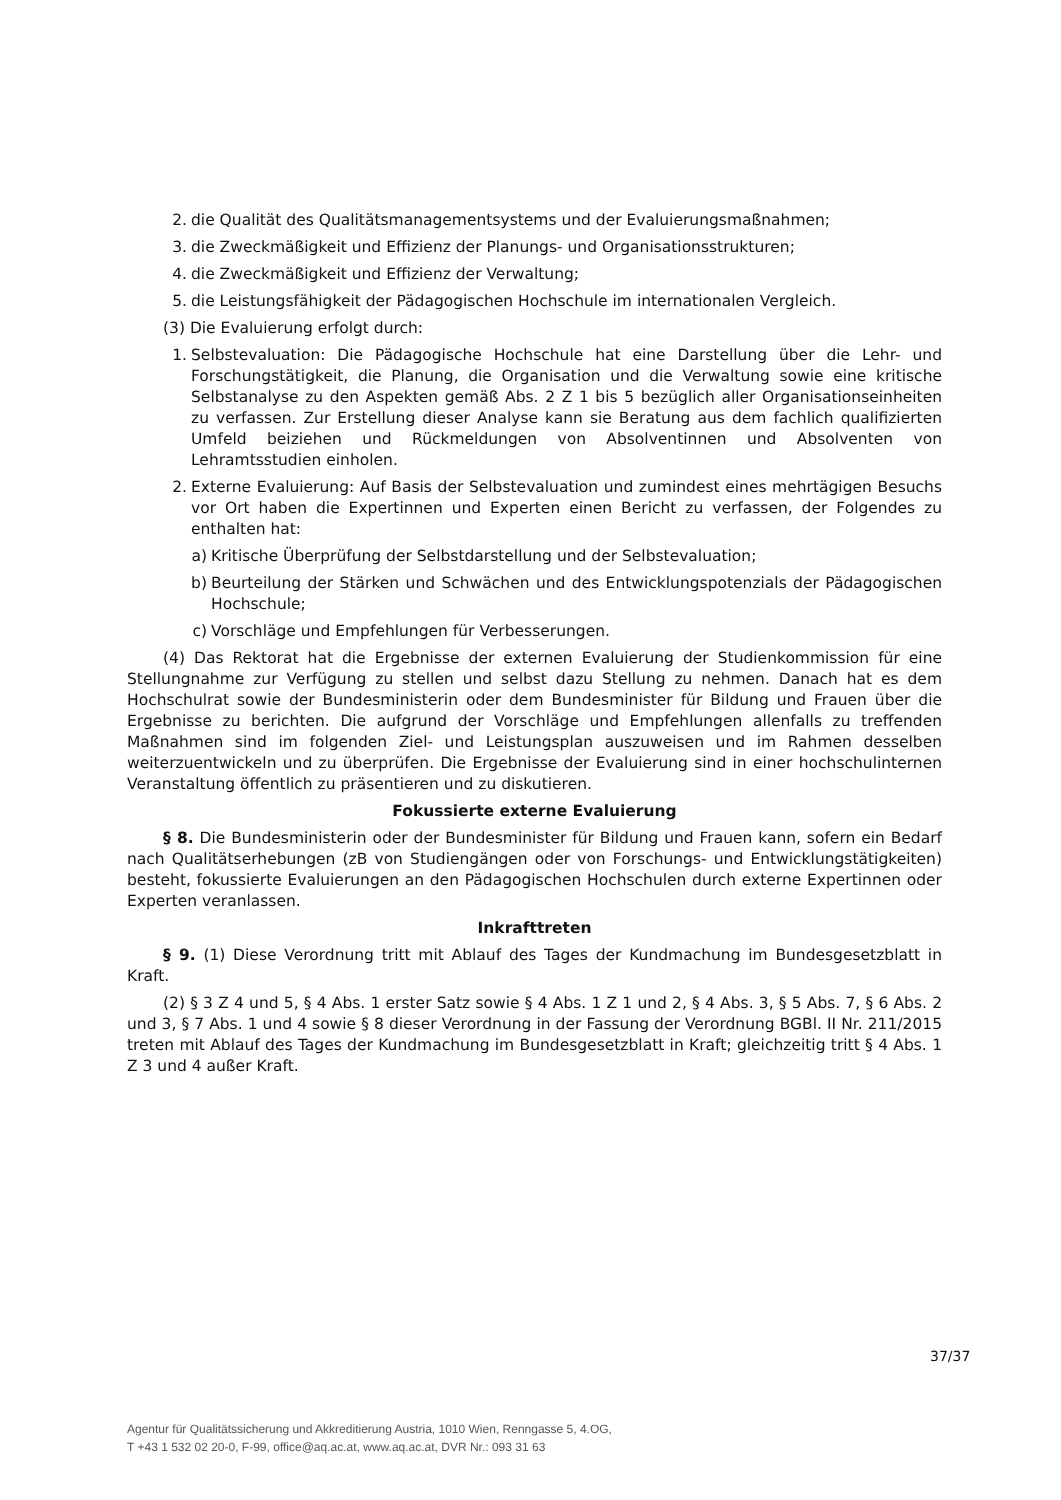2. die Qualität des Qualitätsmanagementsystems und der Evaluierungsmaßnahmen;
3. die Zweckmäßigkeit und Effizienz der Planungs- und Organisationsstrukturen;
4. die Zweckmäßigkeit und Effizienz der Verwaltung;
5. die Leistungsfähigkeit der Pädagogischen Hochschule im internationalen Vergleich.
(3) Die Evaluierung erfolgt durch:
1. Selbstevaluation: Die Pädagogische Hochschule hat eine Darstellung über die Lehr- und Forschungstätigkeit, die Planung, die Organisation und die Verwaltung sowie eine kritische Selbstanalyse zu den Aspekten gemäß Abs. 2 Z 1 bis 5 bezüglich aller Organisationseinheiten zu verfassen. Zur Erstellung dieser Analyse kann sie Beratung aus dem fachlich qualifizierten Umfeld beiziehen und Rückmeldungen von Absolventinnen und Absolventen von Lehramtsstudien einholen.
2. Externe Evaluierung: Auf Basis der Selbstevaluation und zumindest eines mehrtägigen Besuchs vor Ort haben die Expertinnen und Experten einen Bericht zu verfassen, der Folgendes zu enthalten hat:
a) Kritische Überprüfung der Selbstdarstellung und der Selbstevaluation;
b) Beurteilung der Stärken und Schwächen und des Entwicklungspotenzials der Pädagogischen Hochschule;
c) Vorschläge und Empfehlungen für Verbesserungen.
(4) Das Rektorat hat die Ergebnisse der externen Evaluierung der Studienkommission für eine Stellungnahme zur Verfügung zu stellen und selbst dazu Stellung zu nehmen. Danach hat es dem Hochschulrat sowie der Bundesministerin oder dem Bundesminister für Bildung und Frauen über die Ergebnisse zu berichten. Die aufgrund der Vorschläge und Empfehlungen allenfalls zu treffenden Maßnahmen sind im folgenden Ziel- und Leistungsplan auszuweisen und im Rahmen desselben weiterzuentwickeln und zu überprüfen. Die Ergebnisse der Evaluierung sind in einer hochschulinternen Veranstaltung öffentlich zu präsentieren und zu diskutieren.
Fokussierte externe Evaluierung
§ 8. Die Bundesministerin oder der Bundesminister für Bildung und Frauen kann, sofern ein Bedarf nach Qualitätserhebungen (zB von Studiengängen oder von Forschungs- und Entwicklungstätigkeiten) besteht, fokussierte Evaluierungen an den Pädagogischen Hochschulen durch externe Expertinnen oder Experten veranlassen.
Inkrafttreten
§ 9. (1) Diese Verordnung tritt mit Ablauf des Tages der Kundmachung im Bundesgesetzblatt in Kraft.
(2) § 3 Z 4 und 5, § 4 Abs. 1 erster Satz sowie § 4 Abs. 1 Z 1 und 2, § 4 Abs. 3, § 5 Abs. 7, § 6 Abs. 2 und 3, § 7 Abs. 1 und 4 sowie § 8 dieser Verordnung in der Fassung der Verordnung BGBl. II Nr. 211/2015 treten mit Ablauf des Tages der Kundmachung im Bundesgesetzblatt in Kraft; gleichzeitig tritt § 4 Abs. 1 Z 3 und 4 außer Kraft.
37/37
Agentur für Qualitätssicherung und Akkreditierung Austria, 1010 Wien, Renngasse 5, 4.OG,
T +43 1 532 02 20-0, F-99, office@aq.ac.at, www.aq.ac.at, DVR Nr.: 093 31 63